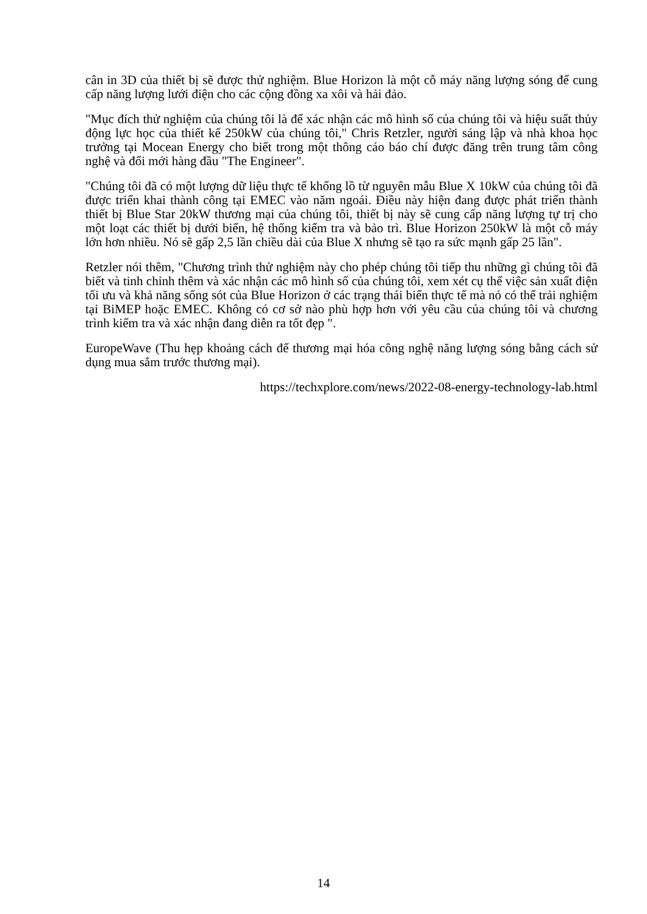cân in 3D của thiết bị sẽ được thử nghiệm. Blue Horizon là một cỗ máy năng lượng sóng để cung cấp năng lượng lưới điện cho các cộng đồng xa xôi và hải đảo.
"Mục đích thử nghiệm của chúng tôi là để xác nhận các mô hình số của chúng tôi và hiệu suất thủy động lực học của thiết kế 250kW của chúng tôi," Chris Retzler, người sáng lập và nhà khoa học trưởng tại Mocean Energy cho biết trong một thông cáo báo chí được đăng trên trung tâm công nghệ và đổi mới hàng đầu "The Engineer".
"Chúng tôi đã có một lượng dữ liệu thực tế khổng lồ từ nguyên mẫu Blue X 10kW của chúng tôi đã được triển khai thành công tại EMEC vào năm ngoái. Điều này hiện đang được phát triển thành thiết bị Blue Star 20kW thương mại của chúng tôi, thiết bị này sẽ cung cấp năng lượng tự trị cho một loạt các thiết bị dưới biển, hệ thống kiểm tra và bảo trì. Blue Horizon 250kW là một cỗ máy lớn hơn nhiều. Nó sẽ gấp 2,5 lần chiều dài của Blue X nhưng sẽ tạo ra sức mạnh gấp 25 lần".
Retzler nói thêm, "Chương trình thử nghiệm này cho phép chúng tôi tiếp thu những gì chúng tôi đã biết và tinh chỉnh thêm và xác nhận các mô hình số của chúng tôi, xem xét cụ thể việc sản xuất điện tối ưu và khả năng sống sót của Blue Horizon ở các trạng thái biển thực tế mà nó có thể trải nghiệm tại BiMEP hoặc EMEC. Không có cơ sở nào phù hợp hơn với yêu cầu của chúng tôi và chương trình kiểm tra và xác nhận đang diễn ra tốt đẹp ".
EuropeWave (Thu hẹp khoảng cách để thương mại hóa công nghệ năng lượng sóng bằng cách sử dụng mua sắm trước thương mại).
https://techxplore.com/news/2022-08-energy-technology-lab.html
14